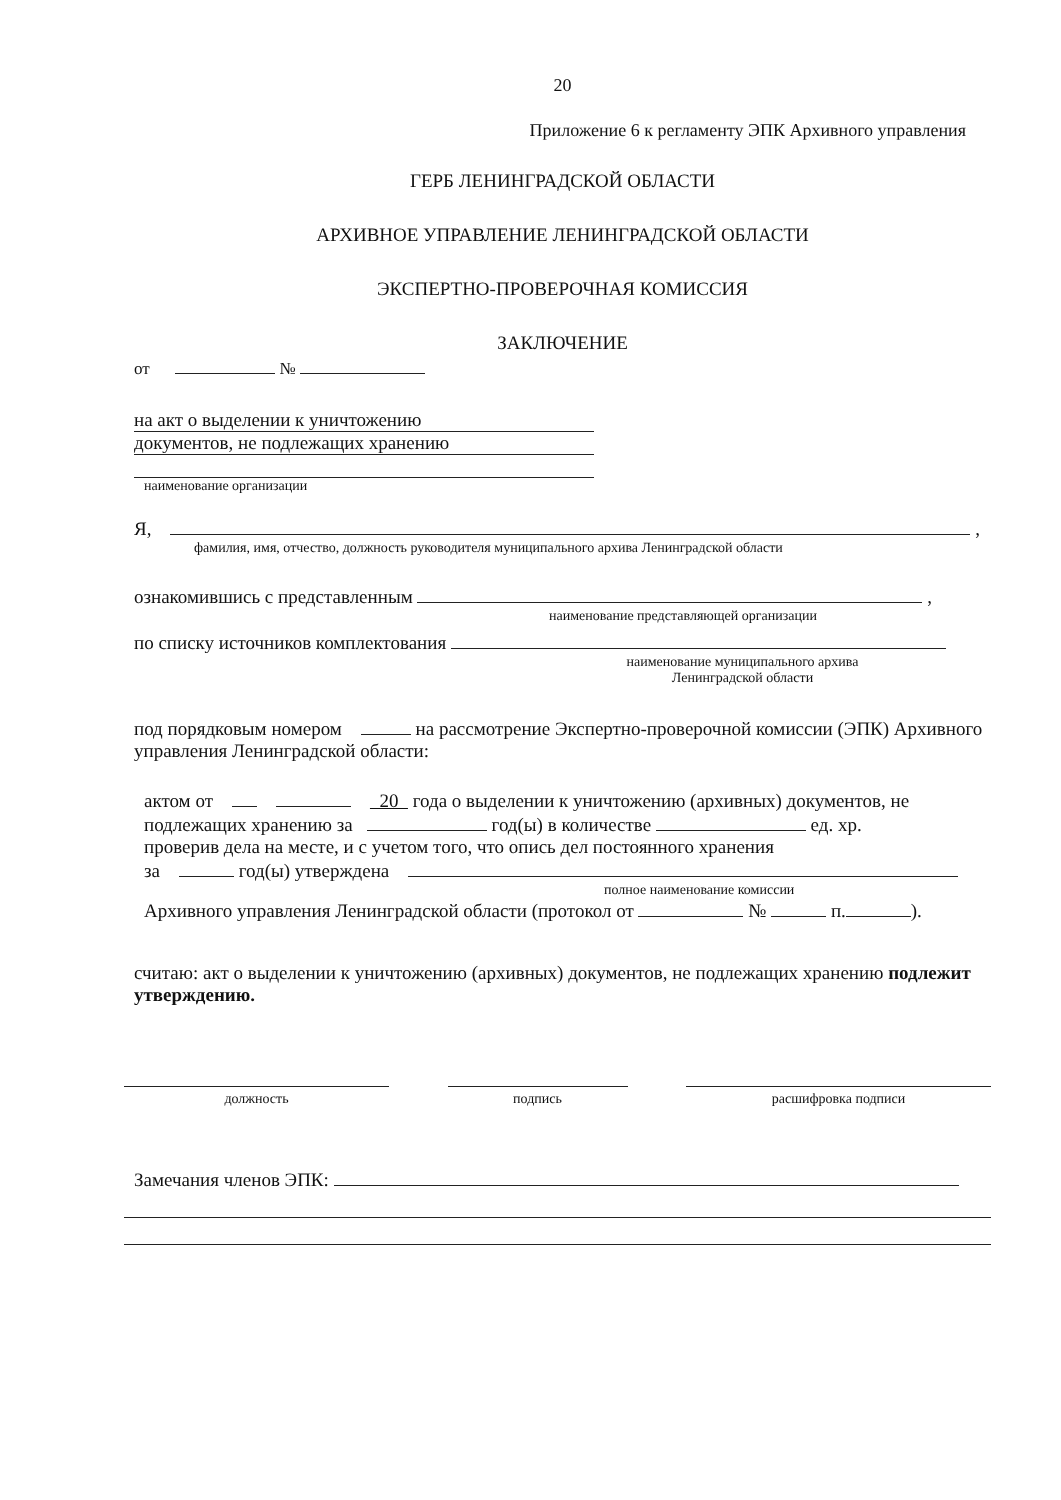20
Приложение 6 к регламенту ЭПК Архивного управления
ГЕРБ ЛЕНИНГРАДСКОЙ ОБЛАСТИ
АРХИВНОЕ УПРАВЛЕНИЕ ЛЕНИНГРАДСКОЙ ОБЛАСТИ
ЭКСПЕРТНО-ПРОВЕРОЧНАЯ КОМИССИЯ
ЗАКЛЮЧЕНИЕ
от №
на акт о выделении к уничтожению
документов, не подлежащих хранению
наименование организации
Я, ,
фамилия, имя, отчество, должность руководителя муниципального архива Ленинградской области
ознакомившись с представленным ,
наименование представляющей организации
по списку источников комплектования
наименование муниципального архива
Ленинградской области
под порядковым номером на рассмотрение Экспертно-проверочной комиссии (ЭПК) Архивного управления Ленинградской области:
актом от 20 года о выделении к уничтожению (архивных) документов, не подлежащих хранению за год(ы) в количестве ед. хр.
проверив дела на месте, и с учетом того, что опись дел постоянного хранения
за год(ы) утверждена
полное наименование комиссии
Архивного управления Ленинградской области (протокол от № п. ).
считаю: акт о выделении к уничтожению (архивных) документов, не подлежащих хранению подлежит утверждению.
должность подпись расшифровка подписи
Замечания членов ЭПК: